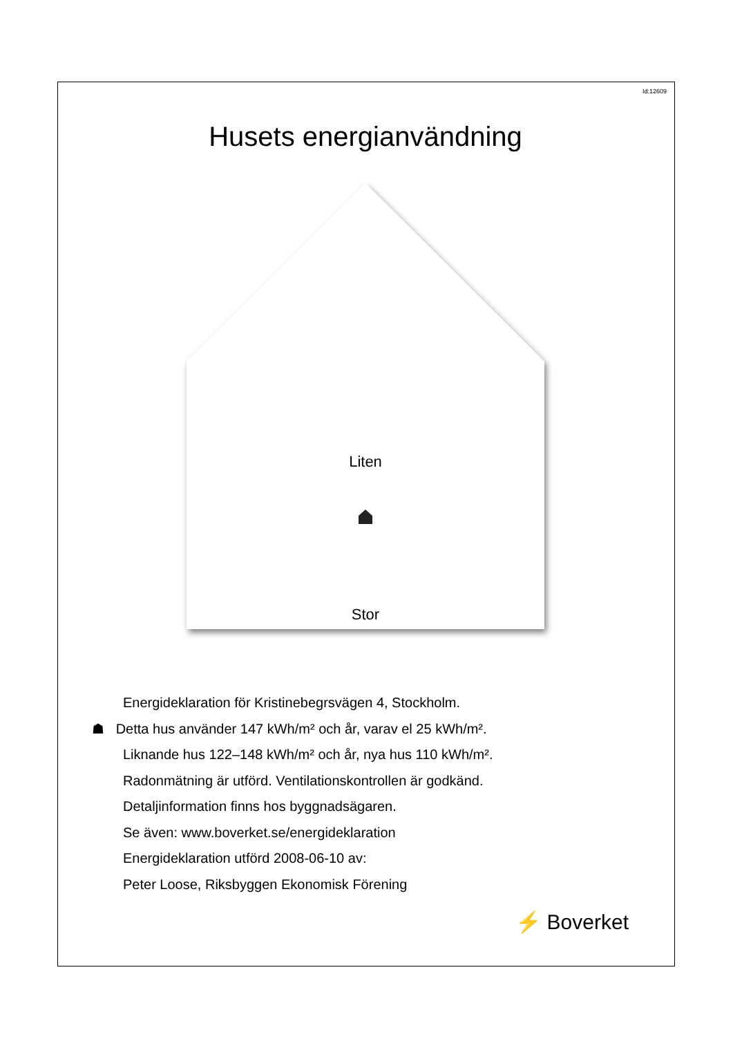Id:12609
Husets energianvändning
Liten
Stor
Energideklaration för Kristinebegrsvägen 4, Stockholm.
☗ Detta hus använder 147 kWh/m² och år, varav el 25 kWh/m².
Liknande hus 122–148 kWh/m² och år, nya hus 110 kWh/m².
Radonmätning är utförd. Ventilationskontrollen är godkänd.
Detaljinformation finns hos byggnadsägaren.
Se även: www.boverket.se/energideklaration
Energideklaration utförd 2008-06-10 av:
Peter Loose, Riksbyggen Ekonomisk Förening
⚡ Boverket